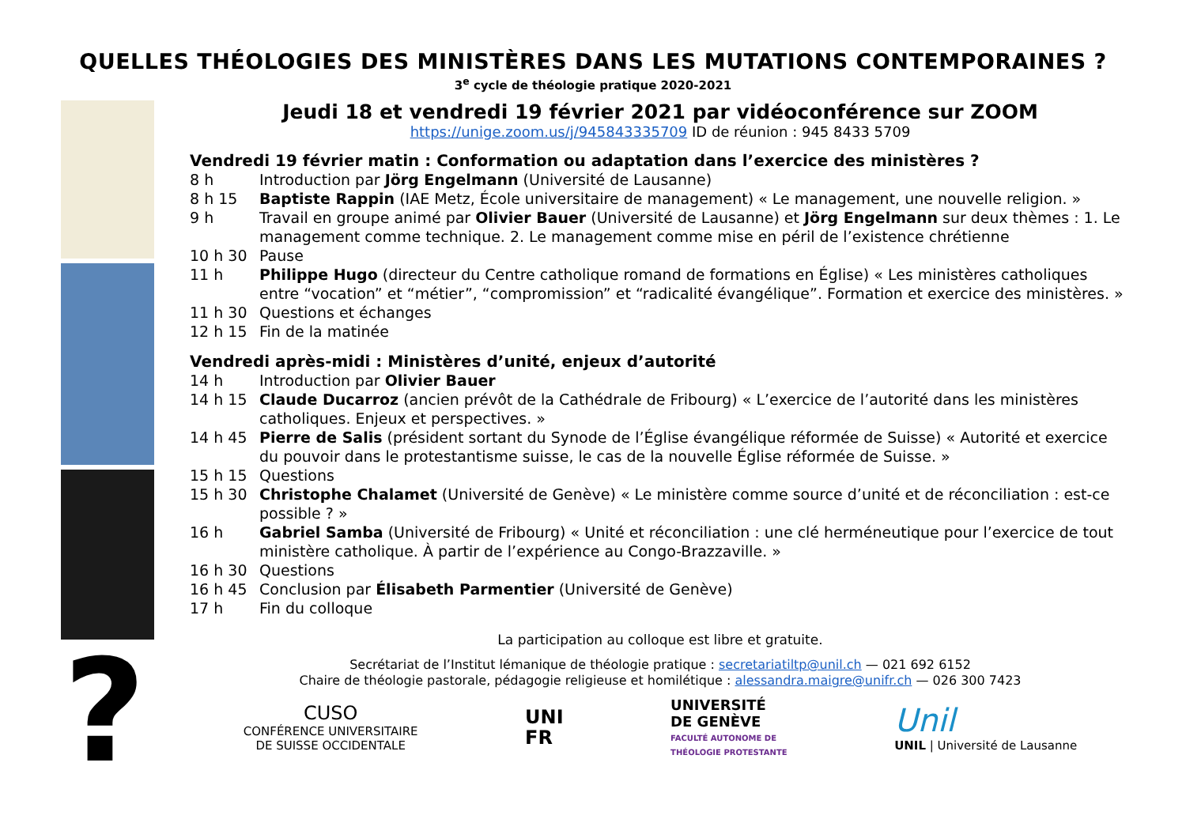QUELLES THÉOLOGIES DES MINISTÈRES DANS LES MUTATIONS CONTEMPORAINES ?
3<sup>e</sup> cycle de théologie pratique 2020-2021
?
Jeudi 18 et vendredi 19 février 2021 par vidéoconférence sur ZOOM
https://unige.zoom.us/j/945843335709 ID de réunion : 945 8433 5709
Vendredi 19 février matin : Conformation ou adaptation dans l’exercice des ministères ?
8 h Introduction par Jörg Engelmann (Université de Lausanne)
8 h 15 Baptiste Rappin (IAE Metz, École universitaire de management) « Le management, une nouvelle religion. »
9 h Travail en groupe animé par Olivier Bauer (Université de Lausanne) et Jörg Engelmann sur deux thèmes : 1. Le management comme technique. 2. Le management comme mise en péril de l’existence chrétienne
10 h 30 Pause
11 h Philippe Hugo (directeur du Centre catholique romand de formations en Église) « Les ministères catholiques entre “vocation” et “métier”, “compromission” et “radicalité évangélique”. Formation et exercice des ministères. »
11 h 30 Questions et échanges
12 h 15 Fin de la matinée
Vendredi après-midi : Ministères d’unité, enjeux d’autorité
14 h Introduction par Olivier Bauer
14 h 15 Claude Ducarroz (ancien prévôt de la Cathédrale de Fribourg) « L’exercice de l’autorité dans les ministères catholiques. Enjeux et perspectives. »
14 h 45 Pierre de Salis (président sortant du Synode de l’Église évangélique réformée de Suisse) « Autorité et exercice du pouvoir dans le protestantisme suisse, le cas de la nouvelle Église réformée de Suisse. »
15 h 15 Questions
15 h 30 Christophe Chalamet (Université de Genève) « Le ministère comme source d’unité et de réconciliation : est-ce possible ? »
16 h Gabriel Samba (Université de Fribourg) « Unité et réconciliation : une clé herméneutique pour l’exercice de tout ministère catholique. À partir de l’expérience au Congo-Brazzaville. »
16 h 30 Questions
16 h 45 Conclusion par Élisabeth Parmentier (Université de Genève)
17 h Fin du colloque
La participation au colloque est libre et gratuite.
Secrétariat de l’Institut lémanique de théologie pratique : secretariatiltp@unil.ch — 021 692 6152
Chaire de théologie pastorale, pédagogie religieuse et homilétique : alessandra.maigre@unifr.ch — 026 300 7423
CUSO
CONFÉRENCE UNIVERSITAIRE
DE SUISSE OCCIDENTALE
UNI
FR
UNIVERSITÉ
DE GENÈVE
FACULTÉ AUTONOME DE
THÉOLOGIE PROTESTANTE
Unil
UNIL | Université de Lausanne